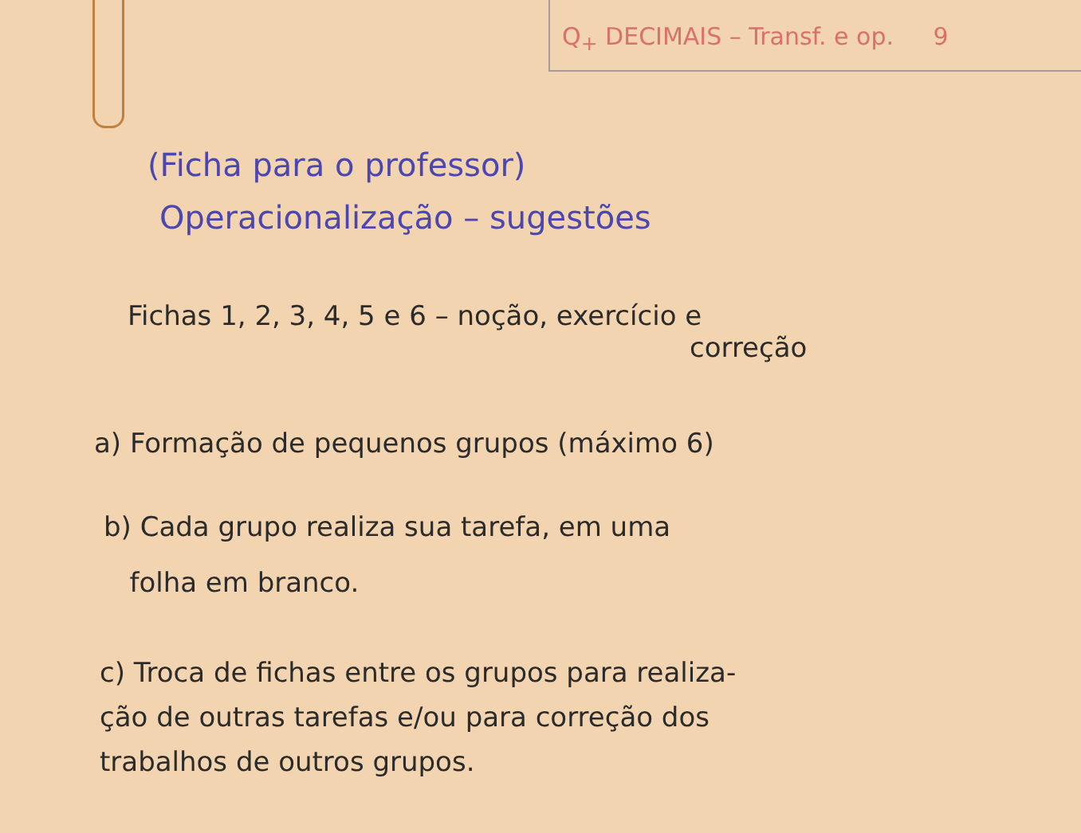Q<sub>+</sub> DECIMAIS – Transf. e op. 9
(Ficha para o professor)
Operacionalização – sugestões
Fichas 1, 2, 3, 4, 5 e 6 – noção, exercício e
correção
a) Formação de pequenos grupos (máximo 6)
b) Cada grupo realiza sua tarefa, em uma
folha em branco.
c) Troca de fichas entre os grupos para realiza-
ção de outras tarefas e/ou para correção dos
trabalhos de outros grupos.